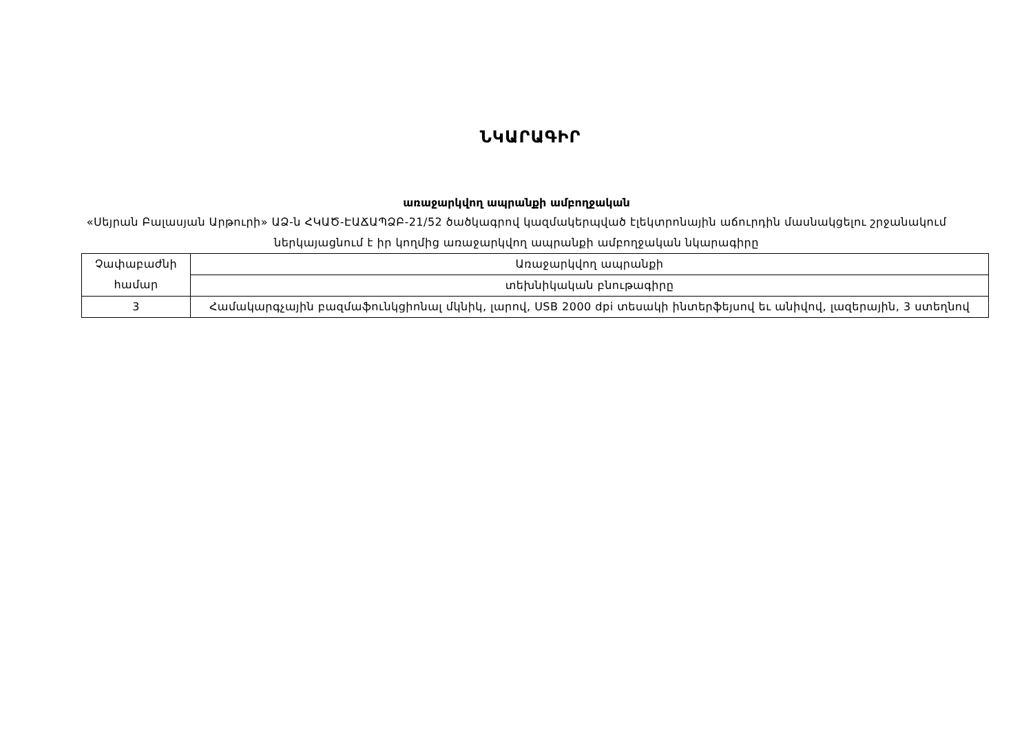ՆԿԱՐԱԳԻՐ
առաջարկվող ապրանքի ամբողջական
«Սեյրան Բալասյան Արթուրի» ԱՁ-ն ՀԿԱԾ-ԷԱՃԱՊՁԲ-21/52 ծածկագրով կազմակերպված էլեկտրոնային աճուրդին մասնակցելու շրջանակում ներկայացնում է իր կողմից առաջարկվող ապրանքի ամբողջական նկարագիրը
| Չափաբաժնի համար | Առաջարկվող ապրանքի |
| | տեխնիկական բնութագիրը |
| 3 | Համակարգչային բազմաֆունկցիոնալ մկնիկ, լարով, USB 2000 dpi տեսակի ինտերֆեյսով եւ անիվով, լազերային, 3 ստեղնով |